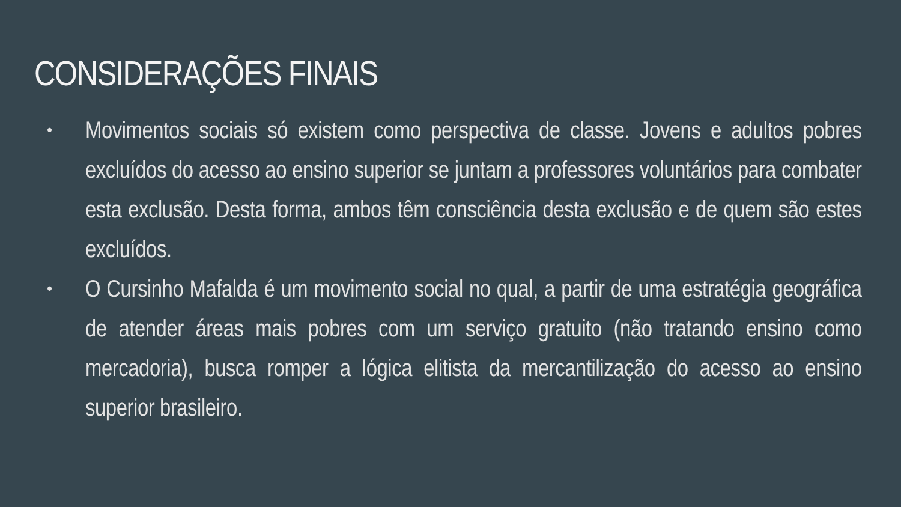CONSIDERAÇÕES FINAIS
•
Movimentos sociais só existem como perspectiva de classe. Jovens e adultos pobres excluídos do acesso ao ensino superior se juntam a professores voluntários para combater esta exclusão. Desta forma, ambos têm consciência desta exclusão e de quem são estes excluídos.
•
O Cursinho Mafalda é um movimento social no qual, a partir de uma estratégia geográfica de atender áreas mais pobres com um serviço gratuito (não tratando ensino como mercadoria), busca romper a lógica elitista da mercantilização do acesso ao ensino superior brasileiro.